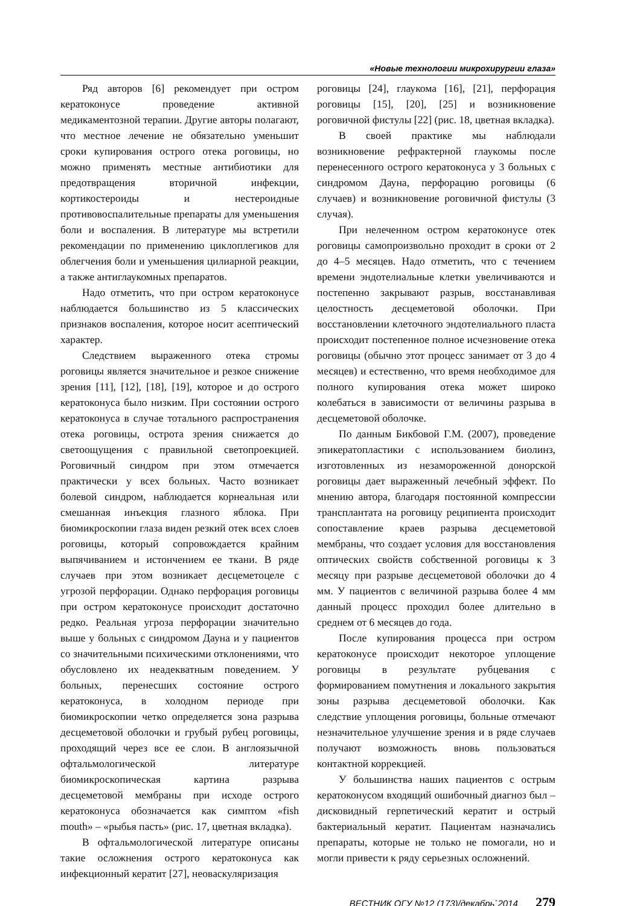«Новые технологии микрохирургии глаза»
Ряд авторов [6] рекомендует при остром кератоконусе проведение активной медикаментозной терапии. Другие авторы полагают, что местное лечение не обязательно уменьшит сроки купирования острого отека роговицы, но можно применять местные антибиотики для предотвращения вторичной инфекции, кортикостероиды и нестероидные противовоспалительные препараты для уменьшения боли и воспаления. В литературе мы встретили рекомендации по применению циклоплегиков для облегчения боли и уменьшения цилиарной реакции, а также антиглаукомных препаратов.
Надо отметить, что при остром кератоконусе наблюдается большинство из 5 классических признаков воспаления, которое носит асептический характер.
Следствием выраженного отека стромы роговицы является значительное и резкое снижение зрения [11], [12], [18], [19], которое и до острого кератоконуса было низким. При состоянии острого кератоконуса в случае тотального распространения отека роговицы, острота зрения снижается до светоощущения с правильной светопроекцией. Роговичный синдром при этом отмечается практически у всех больных. Часто возникает болевой синдром, наблюдается корнеальная или смешанная инъекция глазного яблока. При биомикроскопии глаза виден резкий отек всех слоев роговицы, который сопровождается крайним выпячиванием и истончением ее ткани. В ряде случаев при этом возникает десцеметоцеле с угрозой перфорации. Однако перфорация роговицы при остром кератоконусе происходит достаточно редко. Реальная угроза перфорации значительно выше у больных с синдромом Дауна и у пациентов со значительными психическими отклонениями, что обусловлено их неадекватным поведением. У больных, перенесших состояние острого кератоконуса, в холодном периоде при биомикроскопии четко определяется зона разрыва десцеметовой оболочки и грубый рубец роговицы, проходящий через все ее слои. В англоязычной офтальмологической литературе биомикроскопическая картина разрыва десцеметовой мембраны при исходе острого кератоконуса обозначается как симптом «fish mouth» – «рыбья пасть» (рис. 17, цветная вкладка).
В офтальмологической литературе описаны такие осложнения острого кератоконуса как инфекционный кератит [27], неоваскуляризация
роговицы [24], глаукома [16], [21], перфорация роговицы [15], [20], [25] и возникновение роговичной фистулы [22] (рис. 18, цветная вкладка).
В своей практике мы наблюдали возникновение рефрактерной глаукомы после перенесенного острого кератоконуса у 3 больных с синдромом Дауна, перфорацию роговицы (6 случаев) и возникновение роговичной фистулы (3 случая).
При нелеченном остром кератоконусе отек роговицы самопроизвольно проходит в сроки от 2 до 4–5 месяцев. Надо отметить, что с течением времени эндотелиальные клетки увеличиваются и постепенно закрывают разрыв, восстанавливая целостность десцеметовой оболочки. При восстановлении клеточного эндотелиального пласта происходит постепенное полное исчезновение отека роговицы (обычно этот процесс занимает от 3 до 4 месяцев) и естественно, что время необходимое для полного купирования отека может широко колебаться в зависимости от величины разрыва в десцеметовой оболочке.
По данным Бикбовой Г.М. (2007), проведение эпикератопластики с использованием биолинз, изготовленных из незамороженной донорской роговицы дает выраженный лечебный эффект. По мнению автора, благодаря постоянной компрессии трансплантата на роговицу реципиента происходит сопоставление краев разрыва десцеметовой мембраны, что создает условия для восстановления оптических свойств собственной роговицы к 3 месяцу при разрыве десцеметовой оболочки до 4 мм. У пациентов с величиной разрыва более 4 мм данный процесс проходил более длительно в среднем от 6 месяцев до года.
После купирования процесса при остром кератоконусе происходит некоторое уплощение роговицы в результате рубцевания с формированием помутнения и локального закрытия зоны разрыва десцеметовой оболочки. Как следствие уплощения роговицы, больные отмечают незначительное улучшение зрения и в ряде случаев получают возможность вновь пользоваться контактной коррекцией.
У большинства наших пациентов с острым кератоконусом входящий ошибочный диагноз был – дисковидный герпетический кератит и острый бактериальный кератит. Пациентам назначались препараты, которые не только не помогали, но и могли привести к ряду серьезных осложнений.
ВЕСТНИК ОГУ №12 (173)/декабрь`2014 279